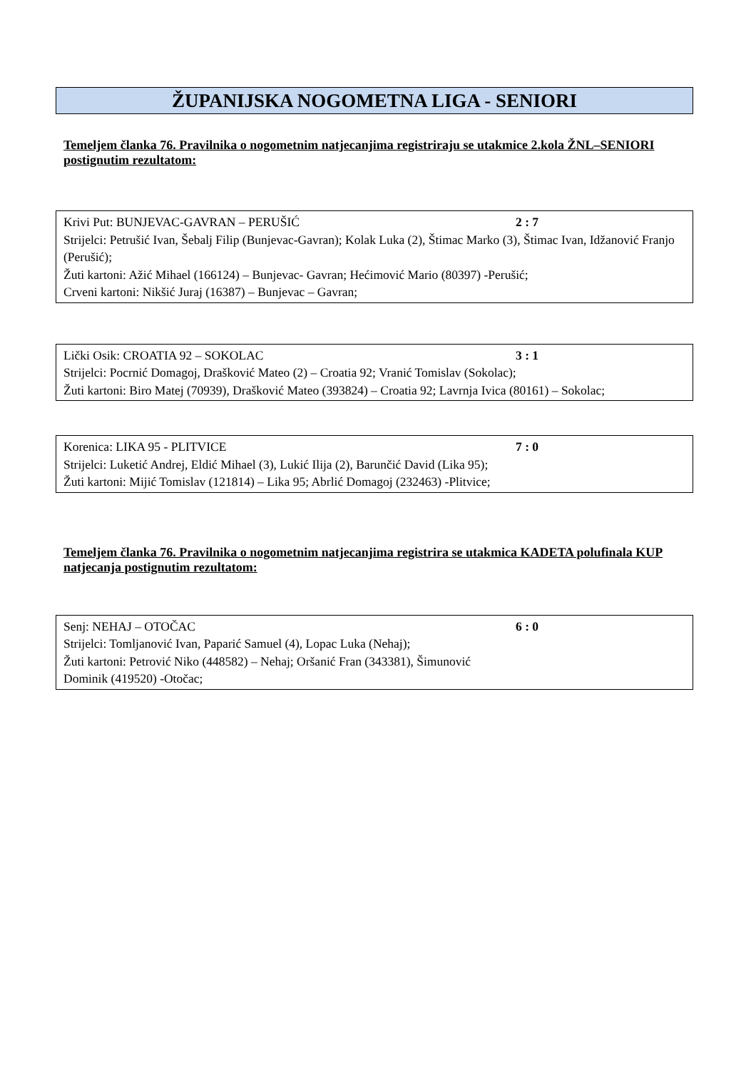ŽUPANIJSKA NOGOMETNA LIGA - SENIORI
Temeljem članka 76. Pravilnika o nogometnim natjecanjima registriraju se utakmice 2.kola ŽNL–SENIORI postignutim rezultatom:
Krivi Put: BUNJEVAC-GAVRAN – PERUŠIĆ 2 : 7
Strijelci: Petrušić Ivan, Šebalj Filip (Bunjevac-Gavran); Kolak Luka (2), Štimac Marko (3), Štimac Ivan, Idžanović Franjo (Perušić);
Žuti kartoni: Ažić Mihael (166124) – Bunjevac- Gavran; Hećimović Mario (80397) -Perušić;
Crveni kartoni: Nikšić Juraj (16387) – Bunjevac – Gavran;
Lički Osik: CROATIA 92 – SOKOLAC 3 : 1
Strijelci: Pocrnić Domagoj, Drašković Mateo (2) – Croatia 92; Vranić Tomislav (Sokolac);
Žuti kartoni: Biro Matej (70939), Drašković Mateo (393824) – Croatia 92; Lavrnja Ivica (80161) – Sokolac;
Korenica: LIKA 95 - PLITVICE 7 : 0
Strijelci: Luketić Andrej, Eldić Mihael (3), Lukić Ilija (2), Barunčić David (Lika 95);
Žuti kartoni: Mijić Tomislav (121814) – Lika 95; Abrlić Domagoj (232463) -Plitvice;
Temeljem članka 76. Pravilnika o nogometnim natjecanjima registrira se utakmica KADETA polufinala KUP natjecanja postignutim rezultatom:
Senj: NEHAJ – OTOČAC 6 : 0
Strijelci: Tomljanović Ivan, Paparić Samuel (4), Lopac Luka (Nehaj);
Žuti kartoni: Petrović Niko (448582) – Nehaj; Oršanić Fran (343381), Šimunović
Dominik (419520) -Otočac;